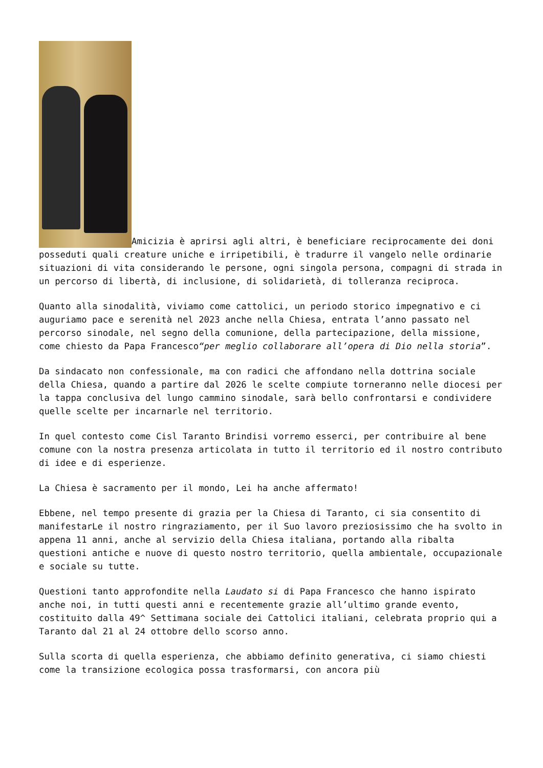Amicizia è aprirsi agli altri, è beneficiare reciprocamente dei doni posseduti quali creature uniche e irripetibili, è tradurre il vangelo nelle ordinarie situazioni di vita considerando le persone, ogni singola persona, compagni di strada in un percorso di libertà, di inclusione, di solidarietà, di tolleranza reciproca.
Quanto alla sinodalità, viviamo come cattolici, un periodo storico impegnativo e ci auguriamo pace e serenità nel 2023 anche nella Chiesa, entrata l’anno passato nel percorso sinodale, nel segno della comunione, della partecipazione, della missione, come chiesto da Papa Francesco“per meglio collaborare all’opera di Dio nella storia”.
Da sindacato non confessionale, ma con radici che affondano nella dottrina sociale della Chiesa, quando a partire dal 2026 le scelte compiute torneranno nelle diocesi per la tappa conclusiva del lungo cammino sinodale, sarà bello confrontarsi e condividere quelle scelte per incarnarle nel territorio.
In quel contesto come Cisl Taranto Brindisi vorremo esserci, per contribuire al bene comune con la nostra presenza articolata in tutto il territorio ed il nostro contributo di idee e di esperienze.
La Chiesa è sacramento per il mondo, Lei ha anche affermato!
Ebbene, nel tempo presente di grazia per la Chiesa di Taranto, ci sia consentito di manifestarLe il nostro ringraziamento, per il Suo lavoro preziosissimo che ha svolto in appena 11 anni, anche al servizio della Chiesa italiana, portando alla ribalta questioni antiche e nuove di questo nostro territorio, quella ambientale, occupazionale e sociale su tutte.
Questioni tanto approfondite nella Laudato si di Papa Francesco che hanno ispirato anche noi, in tutti questi anni e recentemente grazie all’ultimo grande evento, costituito dalla 49^ Settimana sociale dei Cattolici italiani, celebrata proprio qui a Taranto dal 21 al 24 ottobre dello scorso anno.
Sulla scorta di quella esperienza, che abbiamo definito generativa, ci siamo chiesti come la transizione ecologica possa trasformarsi, con ancora più